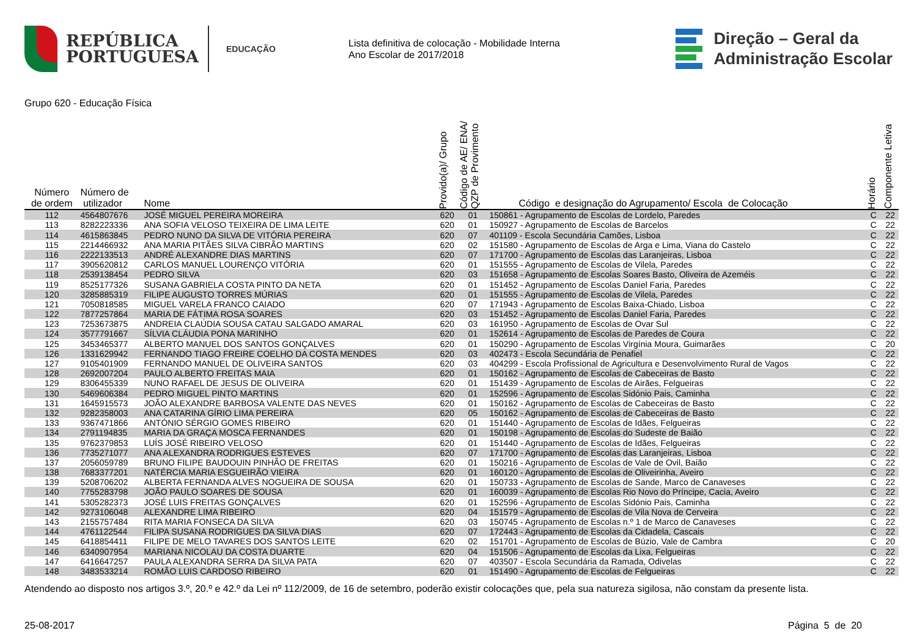REPÚBLICA
PORTUGUESA
EDUCAÇÃO
Lista definitiva de colocação - Mobilidade Interna
Ano Escolar de 2017/2018
Direção – Geral da
Administração Escolar
Grupo 620 - Educação Física
| Número de ordem | Número de utilizador | Nome | Provido(a)/ Grupo | Código de AE/ ENA/ QZP de Provimento | Código e designação do Agrupamento/ Escola de Colocação | Horário | Componente Letiva |
| --- | --- | --- | --- | --- | --- | --- | --- |
| 112 | 4564807676 | JOSÉ MIGUEL PEREIRA MOREIRA | 620 | 01 | 150861 - Agrupamento de Escolas de Lordelo, Paredes | C | 22 |
| 113 | 8282223336 | ANA SOFIA VELOSO TEIXEIRA DE LIMA LEITE | 620 | 01 | 150927 - Agrupamento de Escolas de Barcelos | C | 22 |
| 114 | 4615863845 | PEDRO NUNO DA SILVA DE VITÓRIA PEREIRA | 620 | 07 | 401109 - Escola Secundária Camões, Lisboa | C | 22 |
| 115 | 2214466932 | ANA MARIA PITÃES SILVA CIBRÃO MARTINS | 620 | 02 | 151580 - Agrupamento de Escolas de Arga e Lima, Viana do Castelo | C | 22 |
| 116 | 2222133513 | ANDRÉ ALEXANDRE DIAS MARTINS | 620 | 07 | 171700 - Agrupamento de Escolas das Laranjeiras, Lisboa | C | 22 |
| 117 | 3905620812 | CARLOS MANUEL LOURENÇO VITÓRIA | 620 | 01 | 151555 - Agrupamento de Escolas de Vilela, Paredes | C | 22 |
| 118 | 2539138454 | PEDRO SILVA | 620 | 03 | 151658 - Agrupamento de Escolas Soares Basto, Oliveira de Azeméis | C | 22 |
| 119 | 8525177326 | SUSANA GABRIELA COSTA PINTO DA NETA | 620 | 01 | 151452 - Agrupamento de Escolas Daniel Faria, Paredes | C | 22 |
| 120 | 3285885319 | FILIPE AUGUSTO TORRES MÚRIAS | 620 | 01 | 151555 - Agrupamento de Escolas de Vilela, Paredes | C | 22 |
| 121 | 7050818585 | MIGUEL VARELA FRANCO CAIADO | 620 | 07 | 171943 - Agrupamento de Escolas Baixa-Chiado, Lisboa | C | 22 |
| 122 | 7877257864 | MARIA DE FÁTIMA ROSA SOARES | 620 | 03 | 151452 - Agrupamento de Escolas Daniel Faria, Paredes | C | 22 |
| 123 | 7253673875 | ANDREIA CLAÚDIA SOUSA CATAU SALGADO AMARAL | 620 | 03 | 161950 - Agrupamento de Escolas de Ovar Sul | C | 22 |
| 124 | 3577791667 | SÍLVIA CLÁUDIA PONA MARINHO | 620 | 01 | 152614 - Agrupamento de Escolas de Paredes de Coura | C | 22 |
| 125 | 3453465377 | ALBERTO MANUEL DOS SANTOS GONÇALVES | 620 | 01 | 150290 - Agrupamento de Escolas Virgínia Moura, Guimarães | C | 20 |
| 126 | 1331629942 | FERNANDO TIAGO FREIRE COELHO DA COSTA MENDES | 620 | 03 | 402473 - Escola Secundária de Penafiel | C | 22 |
| 127 | 9105401909 | FERNANDO MANUEL DE OLIVEIRA SANTOS | 620 | 03 | 404299 - Escola Profissional de Agricultura e Desenvolvimento Rural de Vagos | C | 22 |
| 128 | 2692007204 | PAULO ALBERTO FREITAS MAIA | 620 | 01 | 150162 - Agrupamento de Escolas de Cabeceiras de Basto | C | 22 |
| 129 | 8306455339 | NUNO RAFAEL DE JESUS DE OLIVEIRA | 620 | 01 | 151439 - Agrupamento de Escolas de Airães, Felgueiras | C | 22 |
| 130 | 5469606384 | PEDRO MIGUEL PINTO MARTINS | 620 | 01 | 152596 - Agrupamento de Escolas Sidónio Pais, Caminha | C | 22 |
| 131 | 1645915573 | JOÃO ALEXANDRE BARBOSA VALENTE DAS NEVES | 620 | 01 | 150162 - Agrupamento de Escolas de Cabeceiras de Basto | C | 22 |
| 132 | 9282358003 | ANA CATARINA GÍRIO LIMA PEREIRA | 620 | 05 | 150162 - Agrupamento de Escolas de Cabeceiras de Basto | C | 22 |
| 133 | 9367471866 | ANTÓNIO SÉRGIO GOMES RIBEIRO | 620 | 01 | 151440 - Agrupamento de Escolas de Idães, Felgueiras | C | 22 |
| 134 | 2791194835 | MARIA DA GRAÇA MOSCA FERNANDES | 620 | 01 | 150198 - Agrupamento de Escolas do Sudeste de Baião | C | 22 |
| 135 | 9762379853 | LUÍS JOSÉ RIBEIRO VELOSO | 620 | 01 | 151440 - Agrupamento de Escolas de Idães, Felgueiras | C | 22 |
| 136 | 7735271077 | ANA ALEXANDRA RODRIGUES ESTEVES | 620 | 07 | 171700 - Agrupamento de Escolas das Laranjeiras, Lisboa | C | 22 |
| 137 | 2056059789 | BRUNO FILIPE BAUDOUIN PINHÃO DE FREITAS | 620 | 01 | 150216 - Agrupamento de Escolas de Vale de Ovil, Baião | C | 22 |
| 138 | 7683377201 | NATÉRCIA MARIA ESGUEIRÃO VIEIRA | 620 | 01 | 160120 - Agrupamento de Escolas de Oliveirinha, Aveiro | C | 22 |
| 139 | 5208706202 | ALBERTA FERNANDA ALVES NOGUEIRA DE SOUSA | 620 | 01 | 150733 - Agrupamento de Escolas de Sande, Marco de Canaveses | C | 22 |
| 140 | 7755283798 | JOÃO PAULO SOARES DE SOUSA | 620 | 01 | 160039 - Agrupamento de Escolas Rio Novo do Príncipe, Cacia, Aveiro | C | 22 |
| 141 | 5305282373 | JOSÉ LUIS FREITAS GONÇALVES | 620 | 01 | 152596 - Agrupamento de Escolas Sidónio Pais, Caminha | C | 22 |
| 142 | 9273106048 | ALEXANDRE LIMA RIBEIRO | 620 | 04 | 151579 - Agrupamento de Escolas de Vila Nova de Cerveira | C | 22 |
| 143 | 2155757484 | RITA MARIA FONSECA DA SILVA | 620 | 03 | 150745 - Agrupamento de Escolas n.º 1 de Marco de Canaveses | C | 22 |
| 144 | 4761122544 | FILIPA SUSANA RODRIGUES DA SILVA DIAS | 620 | 07 | 172443 - Agrupamento de Escolas da Cidadela, Cascais | C | 22 |
| 145 | 6418854411 | FILIPE DE MELO TAVARES DOS SANTOS LEITE | 620 | 02 | 151701 - Agrupamento de Escolas de Búzio, Vale de Cambra | C | 20 |
| 146 | 6340907954 | MARIANA NICOLAU DA COSTA DUARTE | 620 | 04 | 151506 - Agrupamento de Escolas da Lixa, Felgueiras | C | 22 |
| 147 | 6416647257 | PAULA ALEXANDRA SERRA DA SILVA PATA | 620 | 07 | 403507 - Escola Secundária da Ramada, Odivelas | C | 22 |
| 148 | 3483533214 | ROMÃO LUIS CARDOSO RIBEIRO | 620 | 01 | 151490 - Agrupamento de Escolas de Felgueiras | C | 22 |
Atendendo ao disposto nos artigos 3.º, 20.º e 42.º da Lei nº 112/2009, de 16 de setembro, poderão existir colocações que, pela sua natureza sigilosa, não constam da presente lista.
25-08-2017 Página 5 de 20